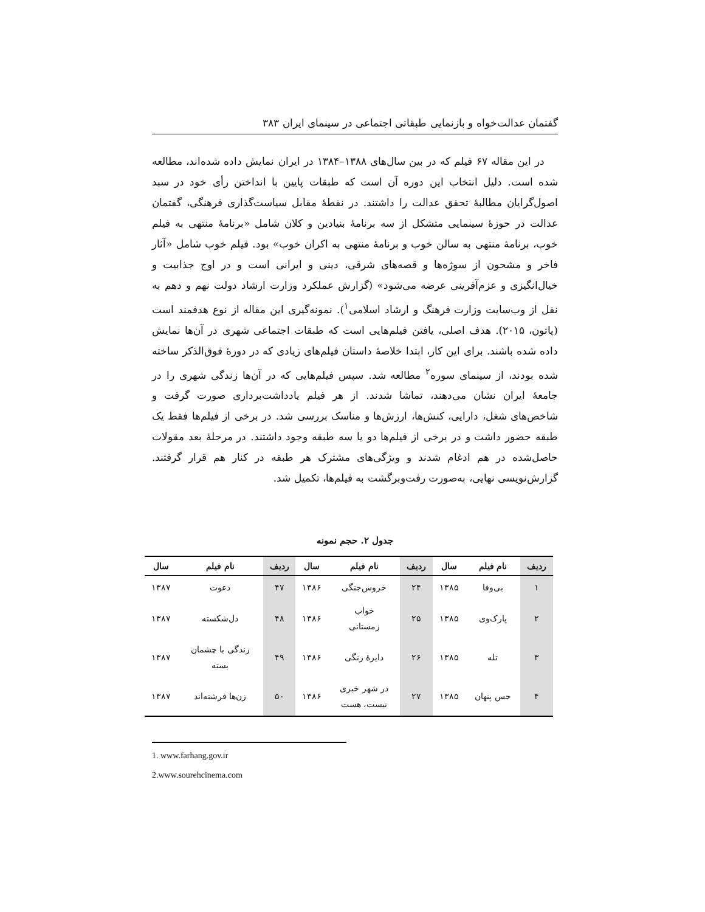گفتمان عدالت‌خواه و بازنمایی طبقاتی اجتماعی در سینمای ایران ۳۸۳
در این مقاله ۶۷ فیلم که در بین سال‌های ۱۳۸۸–۱۳۸۴ در ایران نمایش داده شده‌اند، مطالعه شده است. دلیل انتخاب این دوره آن است که طبقات پایین با انداختن رأی خود در سبد اصول‌گرایان مطالبهٔ تحقق عدالت را داشتند. در نقطهٔ مقابل سیاست‌گذاری فرهنگی، گفتمان عدالت در حوزهٔ سینمایی متشکل از سه برنامهٔ بنیادین و کلان شامل «برنامهٔ منتهی به فیلم خوب، برنامهٔ منتهی به سالن خوب و برنامهٔ منتهی به اکران خوب» بود. فیلم خوب شامل «آثار فاخر و مشحون از سوژه‌ها و قصه‌های شرقی، دینی و ایرانی است و در اوج جذابیت و خیال‌انگیزی و عزم‌آفرینی عرضه می‌شود» (گزارش عملکرد وزارت ارشاد دولت نهم و دهم به نقل از وب‌سایت وزارت فرهنگ و ارشاد اسلامی<sup>۱</sup>). نمونه‌گیری این مقاله از نوع هدفمند است (پاتون، ۲۰۱۵). هدف اصلی، یافتن فیلم‌هایی است که طبقات اجتماعی شهری در آن‌ها نمایش داده شده باشند. برای این کار، ابتدا خلاصهٔ داستان فیلم‌های زیادی که در دورهٔ فوق‌الذکر ساخته شده بودند، از سینمای سوره<sup>۲</sup> مطالعه شد. سپس فیلم‌هایی که در آن‌ها زندگی شهری را در جامعهٔ ایران نشان می‌دهند، تماشا شدند. از هر فیلم یادداشت‌برداری صورت گرفت و شاخص‌های شغل، دارایی، کنش‌ها، ارزش‌ها و مناسک بررسی شد. در برخی از فیلم‌ها فقط یک طبقه حضور داشت و در برخی از فیلم‌ها دو یا سه طبقه وجود داشتند. در مرحلهٔ بعد مقولات حاصل‌شده در هم ادغام شدند و ویژگی‌های مشترک هر طبقه در کنار هم قرار گرفتند. گزارش‌نویسی نهایی، به‌صورت رفت‌وبرگشت به فیلم‌ها، تکمیل شد.
جدول ۲. حجم نمونه
| ردیف | نام فیلم | سال | ردیف | نام فیلم | سال | ردیف | نام فیلم | سال |
| --- | --- | --- | --- | --- | --- | --- | --- | --- |
| ۱ | بی‌وفا | ۱۳۸۵ | ۲۴ | خروس‌جنگی | ۱۳۸۶ | ۴۷ | دعوت | ۱۳۸۷ |
| ۲ | پارک‌وی | ۱۳۸۵ | ۲۵ | خواب زمستانی | ۱۳۸۶ | ۴۸ | دل‌شکسته | ۱۳۸۷ |
| ۳ | تله | ۱۳۸۵ | ۲۶ | دایرهٔ زنگی | ۱۳۸۶ | ۴۹ | زندگی با چشمان بسته | ۱۳۸۷ |
| ۴ | حس پنهان | ۱۳۸۵ | ۲۷ | در شهر خبری نیست، هست | ۱۳۸۶ | ۵۰ | زن‌ها فرشته‌اند | ۱۳۸۷ |
1. www.farhang.gov.ir
2.www.sourehcinema.com